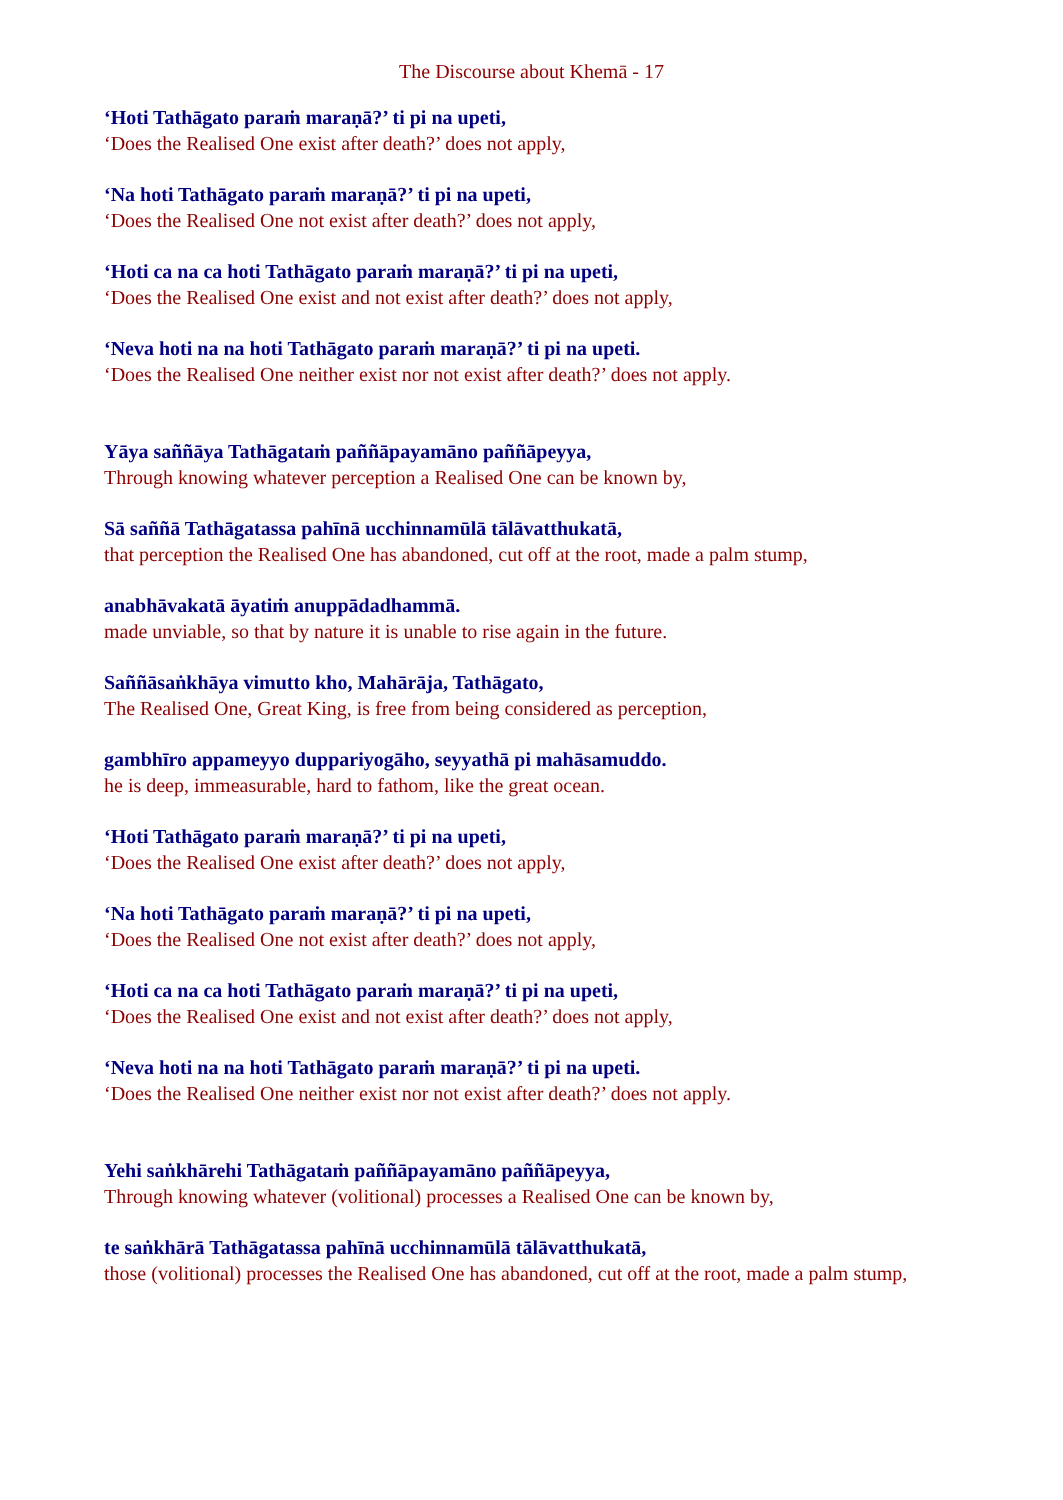The Discourse about Khemā - 17
‘Hoti Tathāgato paraṁ maraṇā?’ ti pi na upeti,
‘Does the Realised One exist after death?’ does not apply,
‘Na hoti Tathāgato paraṁ maraṇā?’ ti pi na upeti,
‘Does the Realised One not exist after death?’ does not apply,
‘Hoti ca na ca hoti Tathāgato paraṁ maraṇā?’ ti pi na upeti,
‘Does the Realised One exist and not exist after death?’ does not apply,
‘Neva hoti na na hoti Tathāgato paraṁ maraṇā?’ ti pi na upeti.
‘Does the Realised One neither exist nor not exist after death?’ does not apply.
Yāya saññāya Tathāgataṁ paññāpayamāno paññāpeyya,
Through knowing whatever perception a Realised One can be known by,
Sā saññā Tathāgatassa pahīnā ucchinnamūlā tālāvatthukatā,
that perception the Realised One has abandoned, cut off at the root, made a palm stump,
anabhāvakatā āyatiṁ anuppādadhammā.
made unviable, so that by nature it is unable to rise again in the future.
Saññāsaṅkhāya vimutto kho, Mahārāja, Tathāgato,
The Realised One, Great King, is free from being considered as perception,
gambhīro appameyyo duppariyogāho, seyyathā pi mahāsamuddo.
he is deep, immeasurable, hard to fathom, like the great ocean.
‘Hoti Tathāgato paraṁ maraṇā?’ ti pi na upeti,
‘Does the Realised One exist after death?’ does not apply,
‘Na hoti Tathāgato paraṁ maraṇā?’ ti pi na upeti,
‘Does the Realised One not exist after death?’ does not apply,
‘Hoti ca na ca hoti Tathāgato paraṁ maraṇā?’ ti pi na upeti,
‘Does the Realised One exist and not exist after death?’ does not apply,
‘Neva hoti na na hoti Tathāgato paraṁ maraṇā?’ ti pi na upeti.
‘Does the Realised One neither exist nor not exist after death?’ does not apply.
Yehi saṅkhārehi Tathāgataṁ paññāpayamāno paññāpeyya,
Through knowing whatever (volitional) processes a Realised One can be known by,
te saṅkhārā Tathāgatassa pahīnā ucchinnamūlā tālāvatthukatā,
those (volitional) processes the Realised One has abandoned, cut off at the root, made a palm stump,